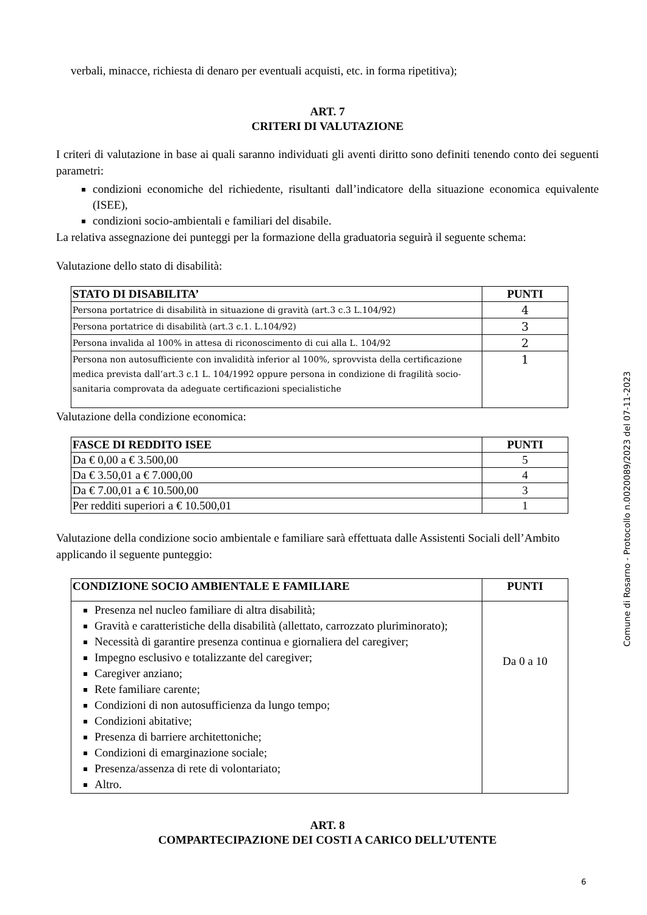verbali, minacce, richiesta di denaro per eventuali acquisti, etc. in forma ripetitiva);
ART. 7
CRITERI DI VALUTAZIONE
I criteri di valutazione in base ai quali saranno individuati gli aventi diritto sono definiti tenendo conto dei seguenti parametri:
condizioni economiche del richiedente, risultanti dall’indicatore della situazione economica equivalente (ISEE),
condizioni socio-ambientali e familiari del disabile.
La relativa assegnazione dei punteggi per la formazione della graduatoria seguirà il seguente schema:
Valutazione dello stato di disabilità:
| STATO DI DISABILITA’ | PUNTI |
| --- | --- |
| Persona portatrice di disabilità in situazione di gravità (art.3 c.3 L.104/92) | 4 |
| Persona portatrice di disabilità (art.3 c.1. L.104/92) | 3 |
| Persona invalida al 100% in attesa di riconoscimento di cui alla L. 104/92 | 2 |
| Persona non autosufficiente con invalidità inferior al 100%, sprovvista della certificazione medica prevista dall’art.3 c.1 L. 104/1992 oppure persona in condizione di fragilità socio-sanitaria comprovata da adeguate certificazioni specialistiche | 1 |
Valutazione della condizione economica:
| FASCE DI REDDITO ISEE | PUNTI |
| --- | --- |
| Da € 0,00 a € 3.500,00 | 5 |
| Da € 3.50,01 a € 7.000,00 | 4 |
| Da € 7.00,01 a € 10.500,00 | 3 |
| Per redditi superiori a € 10.500,01 | 1 |
Valutazione della condizione socio ambientale e familiare sarà effettuata dalle Assistenti Sociali dell’Ambito applicando il seguente punteggio:
| CONDIZIONE SOCIO AMBIENTALE E FAMILIARE | PUNTI |
| --- | --- |
| Presenza nel nucleo familiare di altra disabilità; Gravità e caratteristiche della disabilità (allettato, carrozzato pluriminorato); Necessità di garantire presenza continua e giornaliera del caregiver; Impegno esclusivo e totalizzante del caregiver; Caregiver anziano; Rete familiare carente; Condizioni di non autosufficienza da lungo tempo; Condizioni abitative; Presenza di barriere architettoniche; Condizioni di emarginazione sociale; Presenza/assenza di rete di volontariato; Altro. | Da 0 a 10 |
ART. 8
COMPARTECIPAZIONE DEI COSTI A CARICO DELL’UTENTE
Comune di Rosarno - Protocollo n.0020089/2023 del 07-11-2023
6